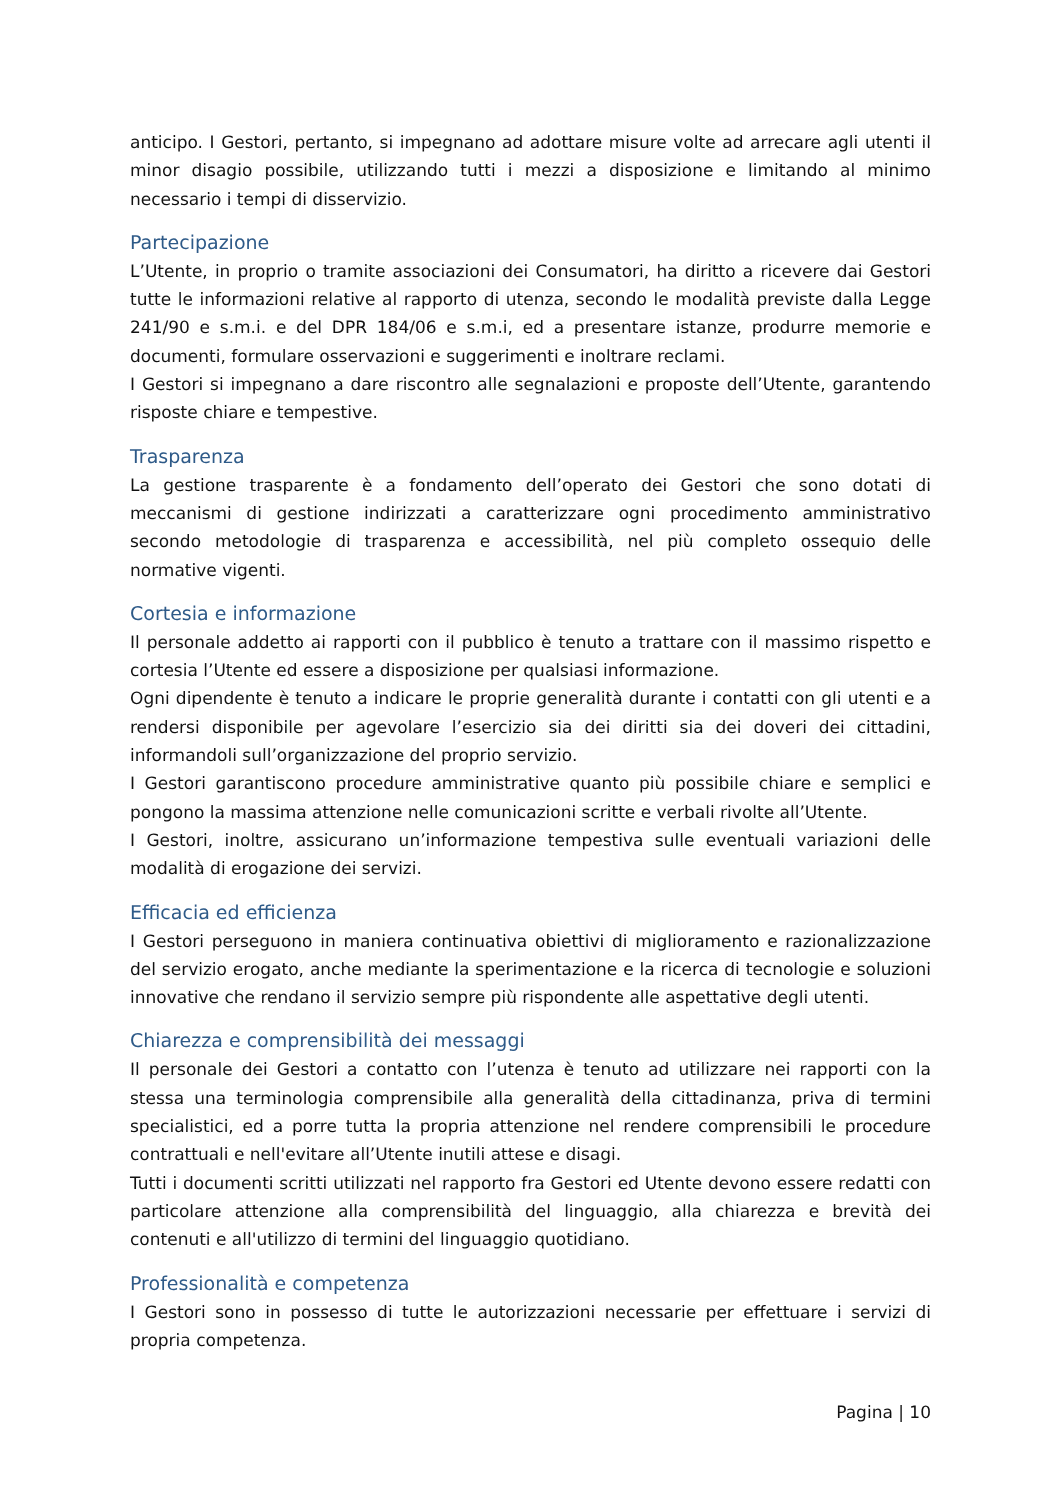anticipo. I Gestori, pertanto, si impegnano ad adottare misure volte ad arrecare agli utenti il minor disagio possibile, utilizzando tutti i mezzi a disposizione e limitando al minimo necessario i tempi di disservizio.
Partecipazione
L’Utente, in proprio o tramite associazioni dei Consumatori, ha diritto a ricevere dai Gestori tutte le informazioni relative al rapporto di utenza, secondo le modalità previste dalla Legge 241/90 e s.m.i. e del DPR 184/06 e s.m.i, ed a presentare istanze, produrre memorie e documenti, formulare osservazioni e suggerimenti e inoltrare reclami.
I Gestori si impegnano a dare riscontro alle segnalazioni e proposte dell’Utente, garantendo risposte chiare e tempestive.
Trasparenza
La gestione trasparente è a fondamento dell’operato dei Gestori che sono dotati di meccanismi di gestione indirizzati a caratterizzare ogni procedimento amministrativo secondo metodologie di trasparenza e accessibilità, nel più completo ossequio delle normative vigenti.
Cortesia e informazione
Il personale addetto ai rapporti con il pubblico è tenuto a trattare con il massimo rispetto e cortesia l’Utente ed essere a disposizione per qualsiasi informazione.
Ogni dipendente è tenuto a indicare le proprie generalità durante i contatti con gli utenti e a rendersi disponibile per agevolare l’esercizio sia dei diritti sia dei doveri dei cittadini, informandoli sull’organizzazione del proprio servizio.
I Gestori garantiscono procedure amministrative quanto più possibile chiare e semplici e pongono la massima attenzione nelle comunicazioni scritte e verbali rivolte all’Utente.
I Gestori, inoltre, assicurano un’informazione tempestiva sulle eventuali variazioni delle modalità di erogazione dei servizi.
Efficacia ed efficienza
I Gestori perseguono in maniera continuativa obiettivi di miglioramento e razionalizzazione del servizio erogato, anche mediante la sperimentazione e la ricerca di tecnologie e soluzioni innovative che rendano il servizio sempre più rispondente alle aspettative degli utenti.
Chiarezza e comprensibilità dei messaggi
Il personale dei Gestori a contatto con l’utenza è tenuto ad utilizzare nei rapporti con la stessa una terminologia comprensibile alla generalità della cittadinanza, priva di termini specialistici, ed a porre tutta la propria attenzione nel rendere comprensibili le procedure contrattuali e nell'evitare all’Utente inutili attese e disagi.
Tutti i documenti scritti utilizzati nel rapporto fra Gestori ed Utente devono essere redatti con particolare attenzione alla comprensibilità del linguaggio, alla chiarezza e brevità dei contenuti e all'utilizzo di termini del linguaggio quotidiano.
Professionalità e competenza
I Gestori sono in possesso di tutte le autorizzazioni necessarie per effettuare i servizi di propria competenza.
Pagina | 10